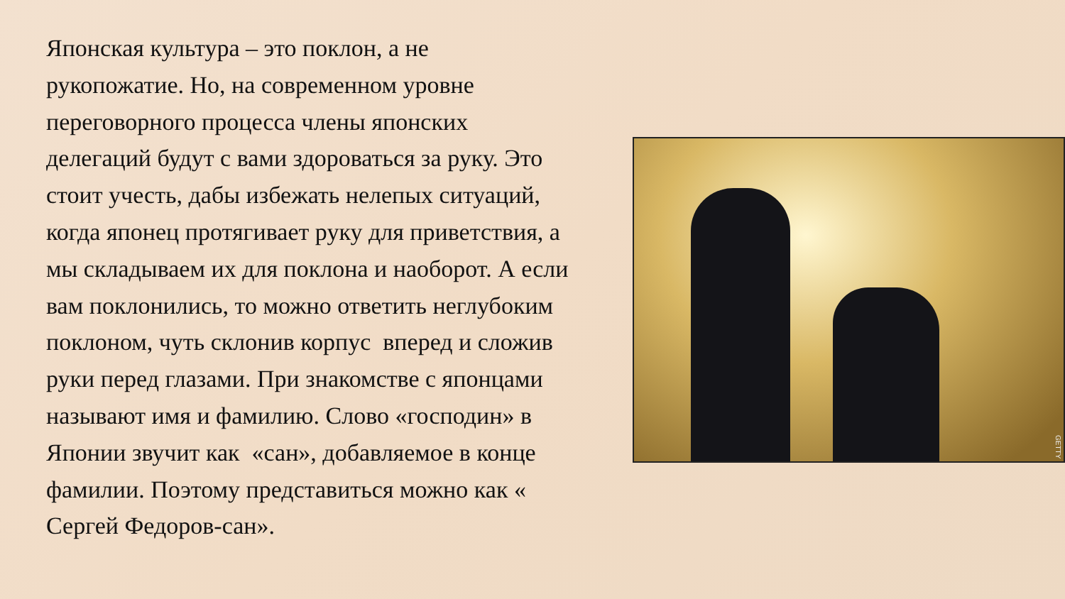Японская культура – это поклон, а не рукопожатие. Но, на современном уровне переговорного процесса члены японских делегаций будут с вами здороваться за руку. Это стоит учесть, дабы избежать нелепых ситуаций, когда японец протягивает руку для приветствия, а мы складываем их для поклона и наоборот. А если вам поклонились, то можно ответить неглубоким поклоном, чуть склонив корпус вперед и сложив руки перед глазами. При знакомстве с японцами называют имя и фамилию. Слово «господин» в Японии звучит как «сан», добавляемое в конце фамилии. Поэтому представиться можно как « Сергей Федоров-сан».
GETTY